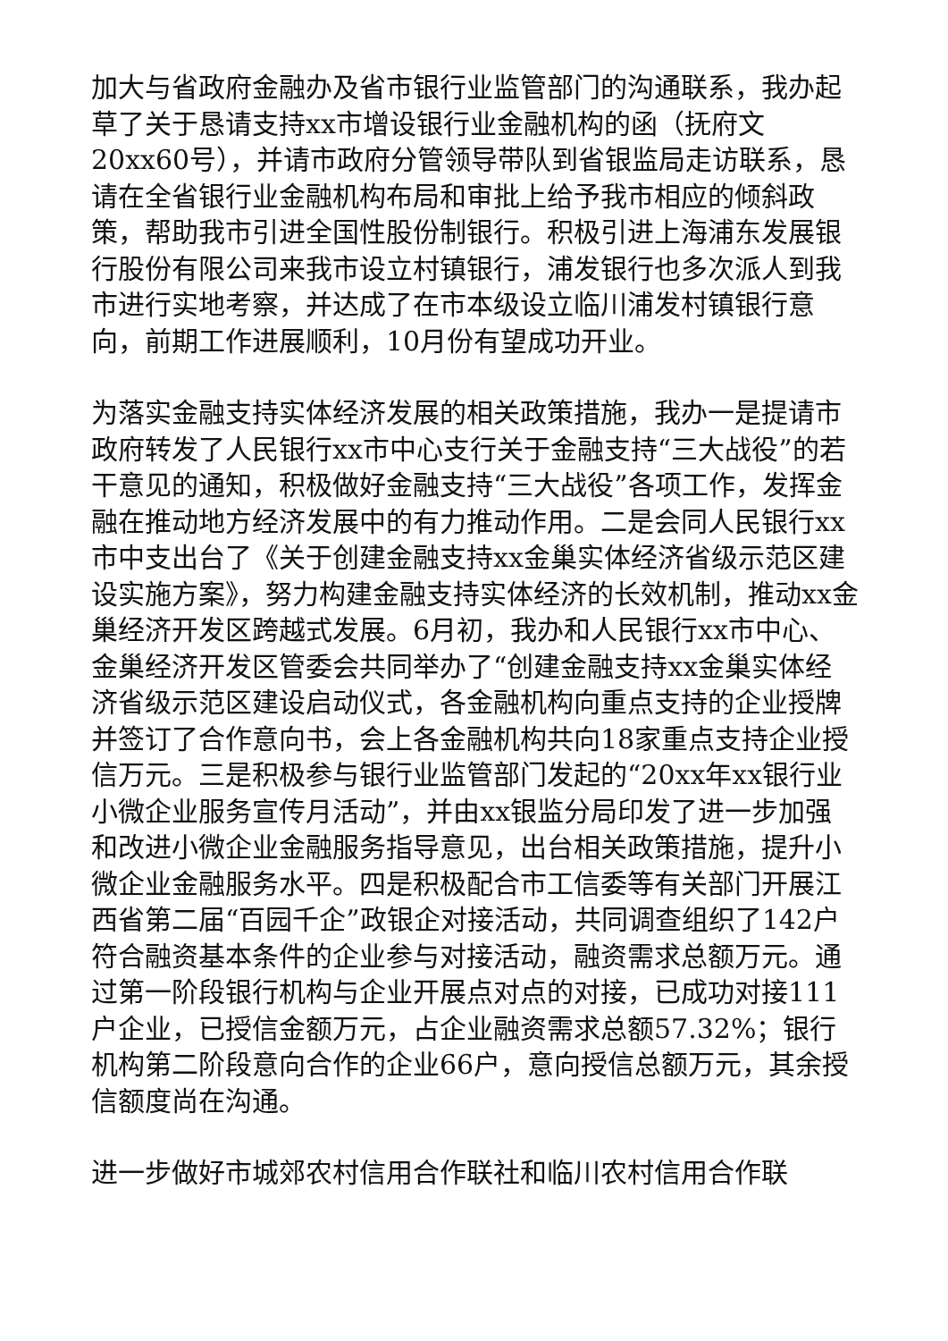加大与省政府金融办及省市银行业监管部门的沟通联系，我办起草了关于恳请支持xx市增设银行业金融机构的函（抚府文20xx60号），并请市政府分管领导带队到省银监局走访联系，恳请在全省银行业金融机构布局和审批上给予我市相应的倾斜政策，帮助我市引进全国性股份制银行。积极引进上海浦东发展银行股份有限公司来我市设立村镇银行，浦发银行也多次派人到我市进行实地考察，并达成了在市本级设立临川浦发村镇银行意向，前期工作进展顺利，10月份有望成功开业。
为落实金融支持实体经济发展的相关政策措施，我办一是提请市政府转发了人民银行xx市中心支行关于金融支持“三大战役”的若干意见的通知，积极做好金融支持“三大战役”各项工作，发挥金融在推动地方经济发展中的有力推动作用。二是会同人民银行xx市中支出台了《关于创建金融支持xx金巢实体经济省级示范区建设实施方案》，努力构建金融支持实体经济的长效机制，推动xx金巢经济开发区跨越式发展。6月初，我办和人民银行xx市中心、金巢经济开发区管委会共同举办了“创建金融支持xx金巢实体经济省级示范区建设启动仪式，各金融机构向重点支持的企业授牌并签订了合作意向书，会上各金融机构共向18家重点支持企业授信万元。三是积极参与银行业监管部门发起的“20xx年xx银行业小微企业服务宣传月活动”，并由xx银监分局印发了进一步加强和改进小微企业金融服务指导意见，出台相关政策措施，提升小微企业金融服务水平。四是积极配合市工信委等有关部门开展江西省第二届“百园千企”政银企对接活动，共同调查组织了142户符合融资基本条件的企业参与对接活动，融资需求总额万元。通过第一阶段银行机构与企业开展点对点的对接，已成功对接111户企业，已授信金额万元，占企业融资需求总额57.32%；银行机构第二阶段意向合作的企业66户，意向授信总额万元，其余授信额度尚在沟通。
进一步做好市城郊农村信用合作联社和临川农村信用合作联